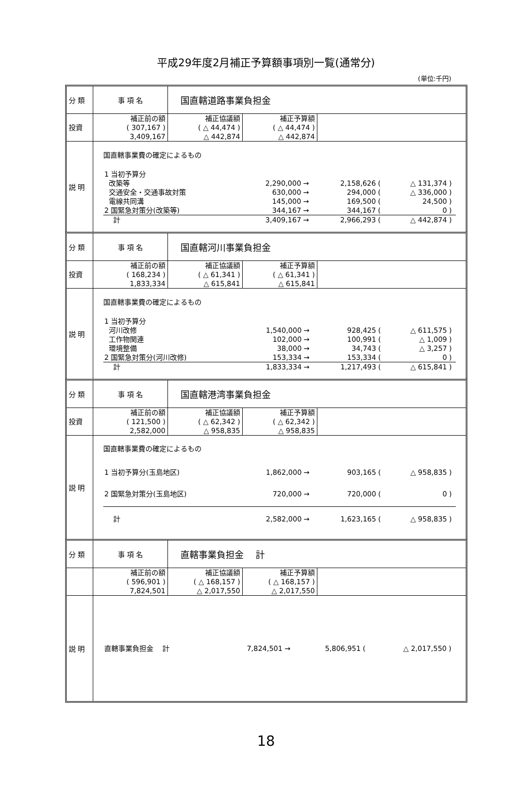平成29年度2月補正予算額事項別一覧(通常分)
(単位:千円)
| 分 類 | 事 項 名 | 国直轄道路事業負担金 |
| 投資 | 補正前の額 ( 307,167 ) 3,409,167 | 補正協議額 ( △ 44,474 ) △ 442,874 | 補正予算額 ( △ 44,474 ) △ 442,874 | |
| 説 明 | 国直轄事業費の確定によるもの / 1 当初予算分 / / / / / / / / 改築等 / 2,290,000 / → / 2,158,626 / ( / △ 131,374 / ) / / 交通安全・交通事故対策 / 630,000 / → / 294,000 / ( / △ 336,000 / ) / / 電線共同溝 / 145,000 / → / 169,500 / ( / 24,500 / ) / / 2 国緊急対策分(改築等) / 344,167 / → / 344,167 / ( / 0 / ) / / 計 / 3,409,167 / → / 2,966,293 / ( / △ 442,874 / ) / |
| 分 類 | 事 項 名 | 国直轄河川事業負担金 |
| 投資 | 補正前の額 ( 168,234 ) 1,833,334 | 補正協議額 ( △ 61,341 ) △ 615,841 | 補正予算額 ( △ 61,341 ) △ 615,841 | |
| 説 明 | 国直轄事業費の確定によるもの / 1 当初予算分 / / / / / / / / 河川改修 / 1,540,000 / → / 928,425 / ( / △ 611,575 / ) / / 工作物関連 / 102,000 / → / 100,991 / ( / △ 1,009 / ) / / 環境整備 / 38,000 / → / 34,743 / ( / △ 3,257 / ) / / 2 国緊急対策分(河川改修) / 153,334 / → / 153,334 / ( / 0 / ) / / 計 / 1,833,334 / → / 1,217,493 / ( / △ 615,841 / ) / |
| 分 類 | 事 項 名 | 国直轄港湾事業負担金 |
| 投資 | 補正前の額 ( 121,500 ) 2,582,000 | 補正協議額 ( △ 62,342 ) △ 958,835 | 補正予算額 ( △ 62,342 ) △ 958,835 | |
| 説 明 | 国直轄事業費の確定によるもの / 1 当初予算分(玉島地区) / 1,862,000 / → / 903,165 / ( / △ 958,835 / ) / / 2 国緊急対策分(玉島地区) / 720,000 / → / 720,000 / ( / 0 / ) / / 計 / 2,582,000 / → / 1,623,165 / ( / △ 958,835 / ) / |
| 分 類 | 事 項 名 | 直轄事業負担金 計 |
| | 補正前の額 ( 596,901 ) 7,824,501 | 補正協議額 ( △ 168,157 ) △ 2,017,550 | 補正予算額 ( △ 168,157 ) △ 2,017,550 | |
| 説 明 | / 直轄事業負担金 計 / 7,824,501 / → / 5,806,951 / ( / △ 2,017,550 / ) / |
18